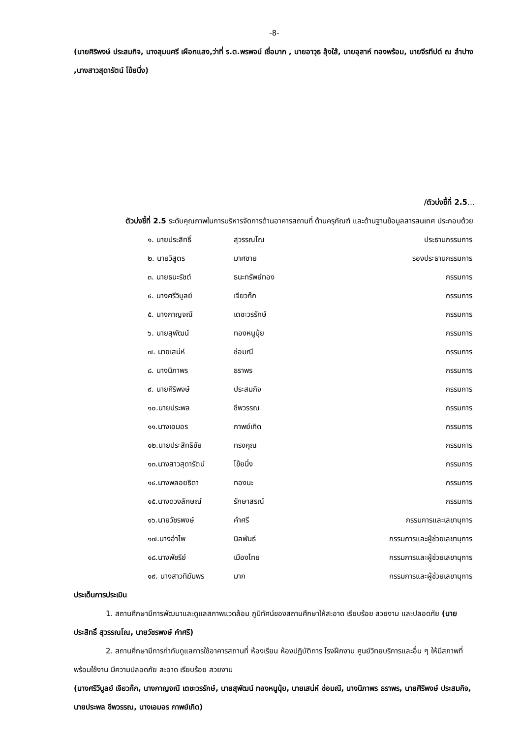-8-
(นายศิริพงษ์ ประสมกิจ, นางสุมนศรี เผือกแสง,ว่าที่ ร.ต.พรพจน์ เชื่อมาก , นายอาวุธ ลุ้งใส้, นายอุสาห์ ทองพร้อม, นายจีรทีปต์ ณ ลำปาง ,นางสาวสุดารัตน์ โข้ยนึ่ง)
/ตัวบ่งชี้ที่ 2.5…
ตัวบ่งชี้ที่ 2.5 ระดับคุณภาพในการบริหารจัดการด้านอาคารสถานที่ ด้านครุภัณฑ์ และด้านฐานข้อมูลสารสนเทศ ประกอบด้วย
| ๑. นายประสิทธิ์ | สุวรรณโณ | ประธานกรรมการ |
| ๒. นายวิสูตร | มาศชาย | รองประธานกรรมการ |
| ๓. นายธนะรัชต์ | ธนะทรัพย์ทอง | กรรมการ |
| ๔. นางศรีวิบูลย์ | เจียวก๊ก | กรรมการ |
| ๕. นางกาญจณี | เตชะวรรักษ์ | กรรมการ |
| ๖. นายสุพัฒน์ | ทองหนูนุ้ย | กรรมการ |
| ๗. นายเสน่ห์ | ช่อมณี | กรรมการ |
| ๘. นางนิภาพร | ธราพร | กรรมการ |
| ๙. นายศิริพงษ์ | ประสมกิจ | กรรมการ |
| ๑๐.นายประพล | ชีพวรรณ | กรรมการ |
| ๑๑.นางเอมอร | กาพย์เกิด | กรรมการ |
| ๑๒.นายประสิทธิชัย | ทรงคุณ | กรรมการ |
| ๑๓.นางสาวสุดารัตน์ | โข้ยนึ่ง | กรรมการ |
| ๑๔.นางพลอยธิดา | ทองนะ | กรรมการ |
| ๑๕.นางดวงลักษณ์ | รักษาสรณ์ | กรรมการ |
| ๑๖.นายวัชรพงษ์ | คำศรี | กรรมการและเลขานุการ |
| ๑๗.นางอำไพ | นิลพันธ์ | กรรมการและผู้ช่วยเลขานุการ |
| ๑๘.นางพัชรีย์ | เมืองไทย | กรรมการและผู้ช่วยเลขานุการ |
| ๑๙. นางสาวทิฆัมพร | มาก | กรรมการและผู้ช่วยเลขานุการ |
ประเด็นการประเมิน
1. สถานศึกษามีการพัฒนาและดูแลสภาพแวดล้อม ภูมิทัศน์ของสถานศึกษาให้สะอาด เรียบร้อย สวยงาม และปลอดภัย (นายประสิทธิ์ สุวรรณโณ, นายวัชรพงษ์ คำศรี)
2. สถานศึกษามีการกำกับดูแลการใช้อาคารสถานที่ ห้องเรียน ห้องปฏิบัติการ โรงฝึกงาน ศูนย์วิทยบริการและอื่น ๆ ให้มีสภาพที่พร้อมใช้งาน มีความปลอดภัย สะอาด เรียบร้อย สวยงาม
(นางศรีวิบูลย์ เจียวก๊ก, นางกาญจณี เตชะวรรักษ์, นายสุพัฒน์ ทองหนูนุ้ย, นายเสน่ห์ ช่อมณี, นางนิภาพร ธราพร, นายศิริพงษ์ ประสมกิจ, นายประพล ชีพวรรณ, นางเอมอร กาพย์เกิด)